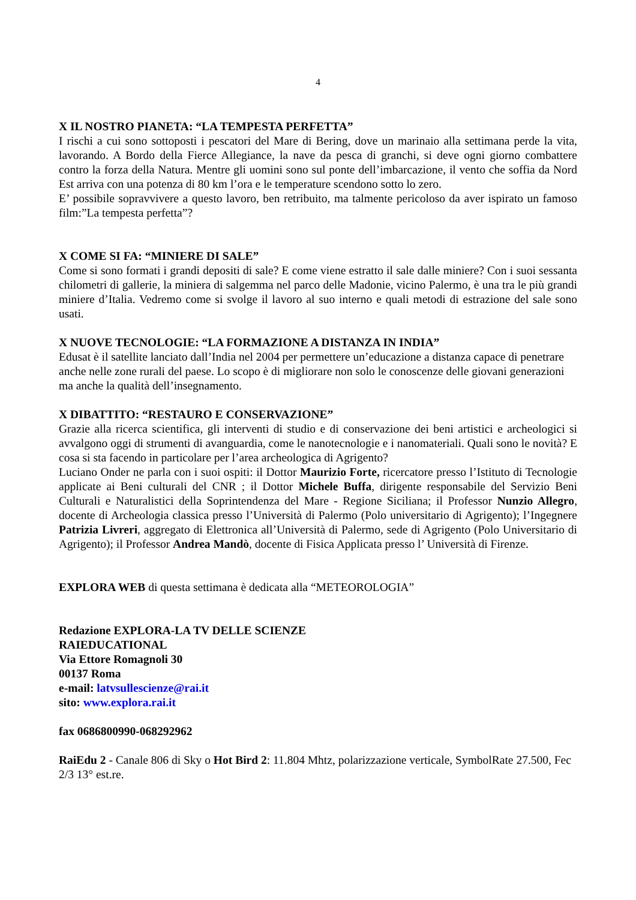4
X IL NOSTRO PIANETA: “LA TEMPESTA PERFETTA”
I rischi a cui sono sottoposti i pescatori del Mare di Bering, dove un marinaio alla settimana perde la vita, lavorando. A Bordo della Fierce Allegiance, la nave da pesca di granchi, si deve ogni giorno combattere contro la forza della Natura. Mentre gli uomini sono sul ponte dell’imbarcazione, il vento che soffia da Nord Est arriva con una potenza di 80 km l’ora e le temperature scendono sotto lo zero.
E’ possibile sopravvivere a questo lavoro, ben retribuito, ma talmente pericoloso da aver ispirato un famoso film:”La tempesta perfetta”?
X COME SI FA: “MINIERE DI SALE”
Come si sono formati i grandi depositi di sale? E come viene estratto il sale dalle miniere? Con i suoi sessanta chilometri di gallerie, la miniera di salgemma nel parco delle Madonie, vicino Palermo, è una tra le più grandi miniere d’Italia. Vedremo come si svolge il lavoro al suo interno e quali metodi di estrazione del sale sono usati.
X NUOVE TECNOLOGIE: “LA FORMAZIONE A DISTANZA IN INDIA”
Edusat è il satellite lanciato dall’India nel 2004 per permettere un’educazione a distanza capace di penetrare anche nelle zone rurali del paese. Lo scopo è di migliorare non solo le conoscenze delle giovani generazioni ma anche la qualità dell’insegnamento.
X DIBATTITO: “RESTAURO E CONSERVAZIONE”
Grazie alla ricerca scientifica, gli interventi di studio e di conservazione dei beni artistici e archeologici si avvalgono oggi di strumenti di avanguardia, come le nanotecnologie e i nanomateriali. Quali sono le novità? E cosa si sta facendo in particolare per l’area archeologica di Agrigento?
Luciano Onder ne parla con i suoi ospiti: il Dottor Maurizio Forte, ricercatore presso l’Istituto di Tecnologie applicate ai Beni culturali del CNR ; il Dottor Michele Buffa, dirigente responsabile del Servizio Beni Culturali e Naturalistici della Soprintendenza del Mare - Regione Siciliana; il Professor Nunzio Allegro, docente di Archeologia classica presso l’Università di Palermo (Polo universitario di Agrigento); l’Ingegnere Patrizia Livreri, aggregato di Elettronica all’Università di Palermo, sede di Agrigento (Polo Universitario di Agrigento); il Professor Andrea Mandò, docente di Fisica Applicata presso l’ Università di Firenze.
EXPLORA WEB di questa settimana è dedicata alla “METEOROLOGIA”
Redazione EXPLORA-LA TV DELLE SCIENZE
RAIEDUCATIONAL
Via Ettore Romagnoli 30
00137 Roma
e-mail: latvsullescienze@rai.it
sito: www.explora.rai.it
fax 0686800990-068292962
RaiEdu 2 - Canale 806 di Sky o Hot Bird 2: 11.804 Mhtz, polarizzazione verticale, SymbolRate 27.500, Fec 2/3 13° est.re.